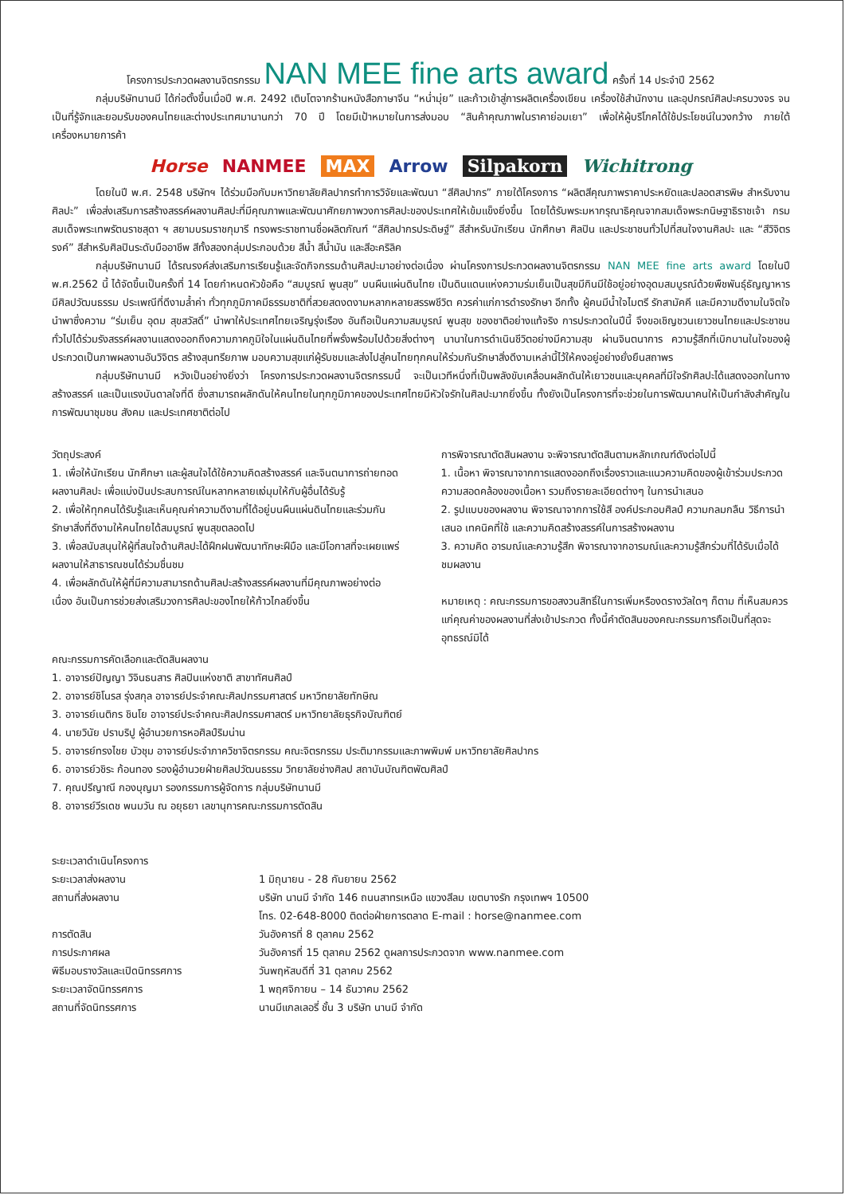โครงการประกวดผลงานจิตรกรรม NAN MEE fine arts award ครั้งที่ 14 ประจำปี 2562
กลุ่มบริษัทนานมี ได้ก่อตั้งขึ้นเมื่อปี พ.ศ. 2492 เติบโตจากร้านหนังสือภาษาจีน “หน่ำมุ่ย” และก้าวเข้าสู่การผลิตเครื่องเขียน เครื่องใช้สำนักงาน และอุปกรณ์ศิลปะครบวงจร จนเป็นที่รู้จักและยอมรับของคนไทยและต่างประเทศมานานกว่า 70 ปี โดยมีเป้าหมายในการส่งมอบ “สินค้าคุณภาพในราคาย่อมเยา” เพื่อให้ผู้บริโภคได้ใช้ประโยชน์ในวงกว้าง ภายใต้เครื่องหมายการค้า
Horse NANMEE MAX Arrow Silpakorn Wichitrong
โดยในปี พ.ศ. 2548 บริษัทฯ ได้ร่วมมือกับมหาวิทยาลัยศิลปากรทำการวิจัยและพัฒนา “สีศิลปากร” ภายใต้โครงการ “ผลิตสีคุณภาพราคาประหยัดและปลอดสารพิษ สำหรับงานศิลปะ” เพื่อส่งเสริมการสร้างสรรค์ผลงานศิลปะที่มีคุณภาพและพัฒนาศักยภาพวงการศิลปะของประเทศให้เข้มแข็งยิ่งขึ้น โดยได้รับพระมหากรุณาธิคุณจากสมเด็จพระกนิษฐาธิราชเจ้า กรมสมเด็จพระเทพรัตนราชสุดา ฯ สยามบรมราชกุมารี ทรงพระราชทานชื่อผลิตภัณฑ์ “สีศิลปากรประดิษฐ์” สีสำหรับนักเรียน นักศึกษา ศิลปิน และประชาชนทั่วไปที่สนใจงานศิลปะ และ “สีวิจิตรรงค์” สีสำหรับศิลปินระดับมืออาชีพ สีทั้งสองกลุ่มประกอบด้วย สีน้ำ สีน้ำมัน และสีอะคริลิค
กลุ่มบริษัทนานมี ได้รณรงค์ส่งเสริมการเรียนรู้และจัดกิจกรรมด้านศิลปะมาอย่างต่อเนื่อง ผ่านโครงการประกวดผลงานจิตรกรรม NAN MEE fine arts award โดยในปี พ.ศ.2562 นี้ ได้จัดขึ้นเป็นครั้งที่ 14 โดยกำหนดหัวข้อคือ “สมบูรณ์ พูนสุข” บนผืนแผ่นดินไทย เป็นดินแดนแห่งความร่มเย็นเป็นสุขมีกินมีใช้อยู่อย่างอุดมสมบูรณ์ด้วยพืชพันธุ์ธัญญาหาร มีศิลปวัฒนธรรม ประเพณีที่ดีงามล้ำค่า ทั่วทุกภูมิภาคมีธรรมชาติที่สวยสดงดงามหลากหลายสรรพชีวิต ควรค่าแก่การดำรงรักษา อีกทั้ง ผู้คนมีน้ำใจไมตรี รักสามัคคี และมีความดีงามในจิตใจ นำพาซึ่งความ “ร่มเย็น อุดม สุขสวัสดิ์” นำพาให้ประเทศไทยเจริญรุ่งเรือง อันถือเป็นความสมบูรณ์ พูนสุข ของชาติอย่างแท้จริง การประกวดในปีนี้ จึงขอเชิญชวนเยาวชนไทยและประชาชนทั่วไปได้ร่วมรังสรรค์ผลงานแสดงออกถึงความภาคภูมิใจในแผ่นดินไทยที่พรั่งพร้อมไปด้วยสิ่งต่างๆ นานาในการดำเนินชีวิตอย่างมีความสุข ผ่านจินตนาการ ความรู้สึกที่เบิกบานในใจของผู้ประกวดเป็นภาพผลงานอันวิจิตร สร้างสุนทรียภาพ มอบความสุขแก่ผู้รับชมและส่งไปสู่คนไทยทุกคนให้ร่วมกันรักษาสิ่งดีงามเหล่านี้ไว้ให้คงอยู่อย่างยั่งยืนสถาพร
กลุ่มบริษัทนานมี หวังเป็นอย่างยิ่งว่า โครงการประกวดผลงานจิตรกรรมนี้ จะเป็นเวทีหนึ่งที่เป็นพลังขับเคลื่อนผลักดันให้เยาวชนและบุคคลที่มีใจรักศิลปะได้แสดงออกในทางสร้างสรรค์ และเป็นแรงบันดาลใจที่ดี ซึ่งสามารถผลักดันให้คนไทยในทุกภูมิภาคของประเทศไทยมีหัวใจรักในศิลปะมากยิ่งขึ้น ทั้งยังเป็นโครงการที่จะช่วยในการพัฒนาคนให้เป็นกำลังสำคัญในการพัฒนาชุมชน สังคม และประเทศชาติต่อไป
วัตถุประสงค์
1. เพื่อให้นักเรียน นักศึกษา และผู้สนใจได้ใช้ความคิดสร้างสรรค์ และจินตนาการถ่ายทอดผลงานศิลปะ เพื่อแบ่งปันประสบการณ์ในหลากหลายแง่มุมให้กับผู้อื่นได้รับรู้
2. เพื่อให้ทุกคนได้รับรู้และเห็นคุณค่าความดีงามที่ได้อยู่บนผืนแผ่นดินไทยและร่วมกันรักษาสิ่งที่ดีงามให้คนไทยได้สมบูรณ์ พูนสุขตลอดไป
3. เพื่อสนับสนุนให้ผู้ที่สนใจด้านศิลปะได้ฝึกฝนพัฒนาทักษะฝีมือ และมีโอกาสที่จะเผยแพร่ผลงานให้สาธารณชนได้ร่วมชื่นชม
4. เพื่อผลักดันให้ผู้ที่มีความสามารถด้านศิลปะสร้างสรรค์ผลงานที่มีคุณภาพอย่างต่อเนื่อง อันเป็นการช่วยส่งเสริมวงการศิลปะของไทยให้ก้าวไกลยิ่งขึ้น
การพิจารณาตัดสินผลงาน จะพิจารณาตัดสินตามหลักเกณฑ์ดังต่อไปนี้
1. เนื้อหา พิจารณาจากการแสดงออกถึงเรื่องราวและแนวความคิดของผู้เข้าร่วมประกวดความสอดคล้องของเนื้อหา รวมถึงรายละเอียดต่างๆ ในการนำเสนอ
2. รูปแบบของผลงาน พิจารณาจากการใช้สี องค์ประกอบศิลป์ ความกลมกลืน วิธีการนำเสนอ เทคนิคที่ใช้ และความคิดสร้างสรรค์ในการสร้างผลงาน
3. ความคิด อารมณ์และความรู้สึก พิจารณาจากอารมณ์และความรู้สึกร่วมที่ได้รับเมื่อได้ชมผลงาน
หมายเหตุ : คณะกรรมการขอสงวนสิทธิ์ในการเพิ่มหรืองดรางวัลใดๆ ก็ตาม ที่เห็นสมควรแก่คุณค่าของผลงานที่ส่งเข้าประกวด ทั้งนี้คำตัดสินของคณะกรรมการถือเป็นที่สุดจะอุทธรณ์มิได้
คณะกรรมการคัดเลือกและตัดสินผลงาน
1. อาจารย์ปัญญา วิจินธนสาร ศิลปินแห่งชาติ สาขาทัศนศิลป์
2. อาจารย์ชิโนรส รุ่งสกุล อาจารย์ประจำคณะศิลปกรรมศาสตร์ มหาวิทยาลัยทักษิณ
3. อาจารย์เนติกร ชินโย อาจารย์ประจำคณะศิลปกรรมศาสตร์ มหาวิทยาลัยธุรกิจบัณฑิตย์
4. นายวินัย ปราบริปู ผู้อำนวยการหอศิลป์ริมน่าน
5. อาจารย์ทรงไชย บัวชุม อาจารย์ประจำภาควิชาจิตรกรรม คณะจิตรกรรม ประติมากรรมและภาพพิมพ์ มหาวิทยาลัยศิลปากร
6. อาจารย์วชิระ ก้อนทอง รองผู้อำนวยฝ่ายศิลปวัฒนธรรม วิทยาลัยช่างศิลป สถาบันบัณฑิตพัฒศิลป์
7. คุณปรีญาณี กองบุญมา รองกรรมการผู้จัดการ กลุ่มบริษัทนานมี
8. อาจารย์วีรเดช พนมวัน ณ อยุธยา เลขานุการคณะกรรมการตัดสิน
ระยะเวลาดำเนินโครงการ
ระยะเวลาส่งผลงาน
1 มิถุนายน - 28 กันยายน 2562
สถานที่ส่งผลงาน
บริษัท นานมี จำกัด 146 ถนนสาทรเหนือ แขวงสีลม เขตบางรัก กรุงเทพฯ 10500
โทร. 02-648-8000 ติดต่อฝ่ายการตลาด E-mail : horse@nanmee.com
การตัดสิน
วันอังคารที่ 8 ตุลาคม 2562
การประกาศผล
วันอังคารที่ 15 ตุลาคม 2562 ดูผลการประกวดจาก www.nanmee.com
พิธีมอบรางวัลและเปิดนิทรรศการ
วันพฤหัสบดีที่ 31 ตุลาคม 2562
ระยะเวลาจัดนิทรรศการ
1 พฤศจิกายน – 14 ธันวาคม 2562
สถานที่จัดนิทรรศการ
นานมีแกลเลอรี่ ชั้น 3 บริษัท นานมี จำกัด